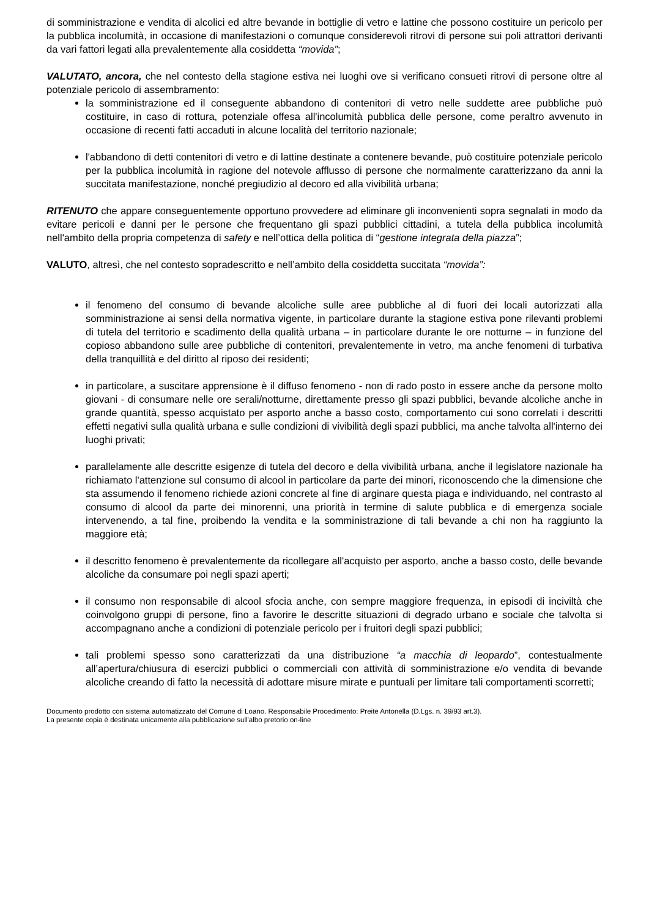di somministrazione e vendita di alcolici ed altre bevande in bottiglie di vetro e lattine che possono costituire un pericolo per la pubblica incolumità, in occasione di manifestazioni o comunque considerevoli ritrovi di persone sui poli attrattori derivanti da vari fattori legati alla prevalentemente alla cosiddetta “movida”;
VALUTATO, ancora, che nel contesto della stagione estiva nei luoghi ove si verificano consueti ritrovi di persone oltre al potenziale pericolo di assembramento:
la somministrazione ed il conseguente abbandono di contenitori di vetro nelle suddette aree pubbliche può costituire, in caso di rottura, potenziale offesa all'incolumità pubblica delle persone, come peraltro avvenuto in occasione di recenti fatti accaduti in alcune località del territorio nazionale;
l'abbandono di detti contenitori di vetro e di lattine destinate a contenere bevande, può costituire potenziale pericolo per la pubblica incolumità in ragione del notevole afflusso di persone che normalmente caratterizzano da anni la succitata manifestazione, nonché pregiudizio al decoro ed alla vivibilità urbana;
RITENUTO che appare conseguentemente opportuno provvedere ad eliminare gli inconvenienti sopra segnalati in modo da evitare pericoli e danni per le persone che frequentano gli spazi pubblici cittadini, a tutela della pubblica incolumità nell'ambito della propria competenza di safety e nell’ottica della politica di “gestione integrata della piazza”;
VALUTO, altresì, che nel contesto sopradescritto e nell’ambito della cosiddetta succitata “movida”:
il fenomeno del consumo di bevande alcoliche sulle aree pubbliche al di fuori dei locali autorizzati alla somministrazione ai sensi della normativa vigente, in particolare durante la stagione estiva pone rilevanti problemi di tutela del territorio e scadimento della qualità urbana – in particolare durante le ore notturne – in funzione del copioso abbandono sulle aree pubbliche di contenitori, prevalentemente in vetro, ma anche fenomeni di turbativa della tranquillità e del diritto al riposo dei residenti;
in particolare, a suscitare apprensione è il diffuso fenomeno - non di rado posto in essere anche da persone molto giovani - di consumare nelle ore serali/notturne, direttamente presso gli spazi pubblici, bevande alcoliche anche in grande quantità, spesso acquistato per asporto anche a basso costo, comportamento cui sono correlati i descritti effetti negativi sulla qualità urbana e sulle condizioni di vivibilità degli spazi pubblici, ma anche talvolta all'interno dei luoghi privati;
parallelamente alle descritte esigenze di tutela del decoro e della vivibilità urbana, anche il legislatore nazionale ha richiamato l'attenzione sul consumo di alcool in particolare da parte dei minori, riconoscendo che la dimensione che sta assumendo il fenomeno richiede azioni concrete al fine di arginare questa piaga e individuando, nel contrasto al consumo di alcool da parte dei minorenni, una priorità in termine di salute pubblica e di emergenza sociale intervenendo, a tal fine, proibendo la vendita e la somministrazione di tali bevande a chi non ha raggiunto la maggiore età;
il descritto fenomeno è prevalentemente da ricollegare all'acquisto per asporto, anche a basso costo, delle bevande alcoliche da consumare poi negli spazi aperti;
il consumo non responsabile di alcool sfocia anche, con sempre maggiore frequenza, in episodi di inciviltà che coinvolgono gruppi di persone, fino a favorire le descritte situazioni di degrado urbano e sociale che talvolta si accompagnano anche a condizioni di potenziale pericolo per i fruitori degli spazi pubblici;
tali problemi spesso sono caratterizzati da una distribuzione “a macchia di leopardo”, contestualmente all’apertura/chiusura di esercizi pubblici o commerciali con attività di somministrazione e/o vendita di bevande alcoliche creando di fatto la necessità di adottare misure mirate e puntuali per limitare tali comportamenti scorretti;
Documento prodotto con sistema automatizzato del Comune di Loano. Responsabile Procedimento: Preite Antonella (D.Lgs. n. 39/93 art.3).
La presente copia è destinata unicamente alla pubblicazione sull'albo pretorio on-line